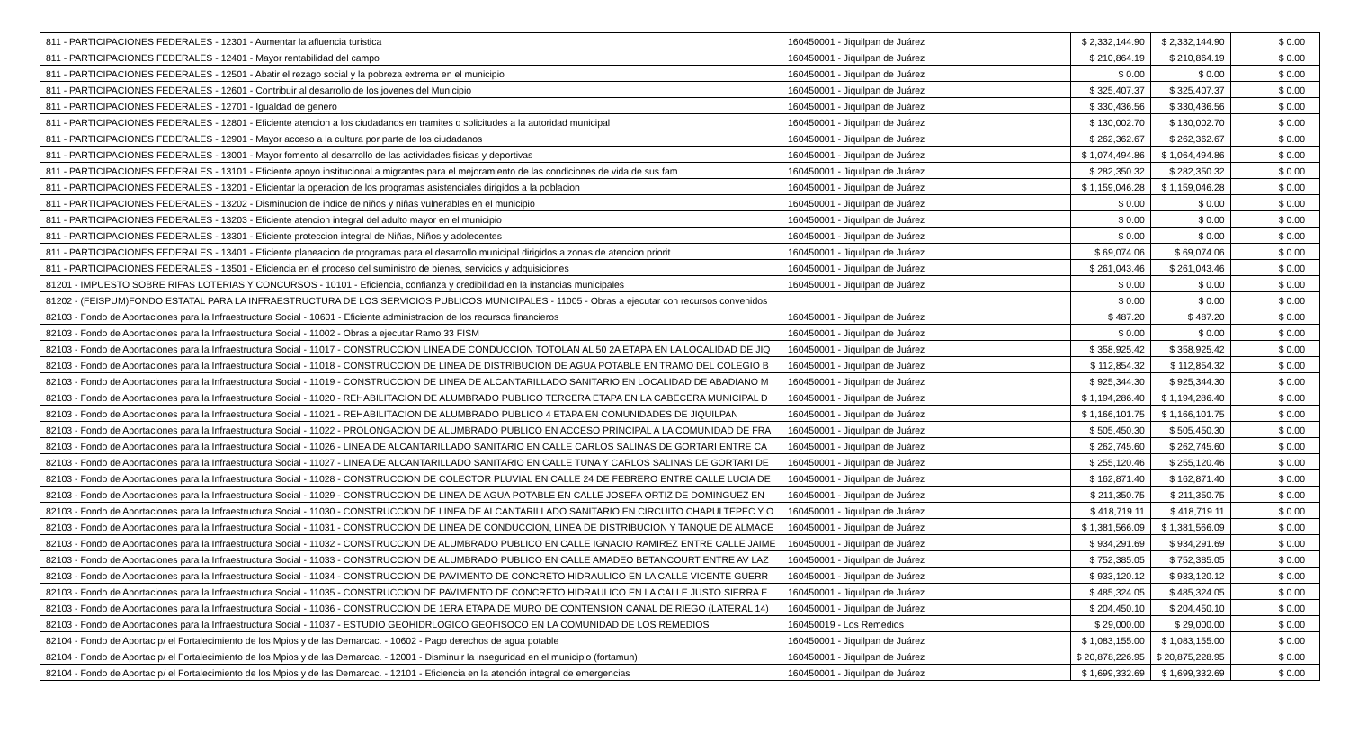| 811 - PARTICIPACIONES FEDERALES - 12301 - Aumentar la afluencia turistica | 160450001 - Jiquilpan de Juárez | $ 2,332,144.90 | $ 2,332,144.90 | $ 0.00 |
| 811 - PARTICIPACIONES FEDERALES - 12401 - Mayor rentabilidad del campo | 160450001 - Jiquilpan de Juárez | $ 210,864.19 | $ 210,864.19 | $ 0.00 |
| 811 - PARTICIPACIONES FEDERALES - 12501 - Abatir el rezago social y la pobreza extrema en el municipio | 160450001 - Jiquilpan de Juárez | $ 0.00 | $ 0.00 | $ 0.00 |
| 811 - PARTICIPACIONES FEDERALES - 12601 - Contribuir al desarrollo de los jovenes del Municipio | 160450001 - Jiquilpan de Juárez | $ 325,407.37 | $ 325,407.37 | $ 0.00 |
| 811 - PARTICIPACIONES FEDERALES - 12701 - Igualdad de genero | 160450001 - Jiquilpan de Juárez | $ 330,436.56 | $ 330,436.56 | $ 0.00 |
| 811 - PARTICIPACIONES FEDERALES - 12801 - Eficiente atencion a los ciudadanos en tramites o solicitudes a la autoridad municipal | 160450001 - Jiquilpan de Juárez | $ 130,002.70 | $ 130,002.70 | $ 0.00 |
| 811 - PARTICIPACIONES FEDERALES - 12901 - Mayor acceso a la cultura por parte de los ciudadanos | 160450001 - Jiquilpan de Juárez | $ 262,362.67 | $ 262,362.67 | $ 0.00 |
| 811 - PARTICIPACIONES FEDERALES - 13001 - Mayor fomento al desarrollo de las actividades fisicas y deportivas | 160450001 - Jiquilpan de Juárez | $ 1,074,494.86 | $ 1,064,494.86 | $ 0.00 |
| 811 - PARTICIPACIONES FEDERALES - 13101 - Eficiente apoyo institucional a migrantes para el mejoramiento de las condiciones de vida de sus fam | 160450001 - Jiquilpan de Juárez | $ 282,350.32 | $ 282,350.32 | $ 0.00 |
| 811 - PARTICIPACIONES FEDERALES - 13201 - Eficientar la operacion de los programas asistenciales dirigidos a la poblacion | 160450001 - Jiquilpan de Juárez | $ 1,159,046.28 | $ 1,159,046.28 | $ 0.00 |
| 811 - PARTICIPACIONES FEDERALES - 13202 - Disminucion de indice de niños y niñas vulnerables en el municipio | 160450001 - Jiquilpan de Juárez | $ 0.00 | $ 0.00 | $ 0.00 |
| 811 - PARTICIPACIONES FEDERALES - 13203 - Eficiente atencion integral del adulto mayor en el municipio | 160450001 - Jiquilpan de Juárez | $ 0.00 | $ 0.00 | $ 0.00 |
| 811 - PARTICIPACIONES FEDERALES - 13301 - Eficiente proteccion integral de Niñas, Niños y adolecentes | 160450001 - Jiquilpan de Juárez | $ 0.00 | $ 0.00 | $ 0.00 |
| 811 - PARTICIPACIONES FEDERALES - 13401 - Eficiente planeacion de programas para el desarrollo municipal dirigidos a zonas de atencion priorit | 160450001 - Jiquilpan de Juárez | $ 69,074.06 | $ 69,074.06 | $ 0.00 |
| 811 - PARTICIPACIONES FEDERALES - 13501 - Eficiencia en el proceso del suministro de bienes, servicios y adquisiciones | 160450001 - Jiquilpan de Juárez | $ 261,043.46 | $ 261,043.46 | $ 0.00 |
| 81201 - IMPUESTO SOBRE RIFAS LOTERIAS Y CONCURSOS - 10101 - Eficiencia, confianza y credibilidad en la instancias municipales | 160450001 - Jiquilpan de Juárez | $ 0.00 | $ 0.00 | $ 0.00 |
| 81202 - (FEISPUM)FONDO ESTATAL PARA LA INFRAESTRUCTURA DE LOS SERVICIOS PUBLICOS MUNICIPALES - 11005 - Obras a ejecutar con recursos convenidos | | $ 0.00 | $ 0.00 | $ 0.00 |
| 82103 - Fondo de Aportaciones para la Infraestructura Social - 10601 - Eficiente administracion de los recursos financieros | 160450001 - Jiquilpan de Juárez | $ 487.20 | $ 487.20 | $ 0.00 |
| 82103 - Fondo de Aportaciones para la Infraestructura Social - 11002 - Obras a ejecutar Ramo 33 FISM | 160450001 - Jiquilpan de Juárez | $ 0.00 | $ 0.00 | $ 0.00 |
| 82103 - Fondo de Aportaciones para la Infraestructura Social - 11017 - CONSTRUCCION LINEA DE CONDUCCION TOTOLAN AL 50 2A ETAPA EN LA LOCALIDAD DE JIQ | 160450001 - Jiquilpan de Juárez | $ 358,925.42 | $ 358,925.42 | $ 0.00 |
| 82103 - Fondo de Aportaciones para la Infraestructura Social - 11018 - CONSTRUCCION DE LINEA DE DISTRIBUCION DE AGUA POTABLE EN TRAMO DEL COLEGIO B | 160450001 - Jiquilpan de Juárez | $ 112,854.32 | $ 112,854.32 | $ 0.00 |
| 82103 - Fondo de Aportaciones para la Infraestructura Social - 11019 - CONSTRUCCION DE LINEA DE ALCANTARILLADO SANITARIO EN LOCALIDAD DE ABADIANO M | 160450001 - Jiquilpan de Juárez | $ 925,344.30 | $ 925,344.30 | $ 0.00 |
| 82103 - Fondo de Aportaciones para la Infraestructura Social - 11020 - REHABILITACION DE ALUMBRADO PUBLICO TERCERA ETAPA EN LA CABECERA MUNICIPAL D | 160450001 - Jiquilpan de Juárez | $ 1,194,286.40 | $ 1,194,286.40 | $ 0.00 |
| 82103 - Fondo de Aportaciones para la Infraestructura Social - 11021 - REHABILITACION DE ALUMBRADO PUBLICO 4 ETAPA EN COMUNIDADES DE JIQUILPAN | 160450001 - Jiquilpan de Juárez | $ 1,166,101.75 | $ 1,166,101.75 | $ 0.00 |
| 82103 - Fondo de Aportaciones para la Infraestructura Social - 11022 - PROLONGACION DE ALUMBRADO PUBLICO EN ACCESO PRINCIPAL A LA COMUNIDAD DE FRA | 160450001 - Jiquilpan de Juárez | $ 505,450.30 | $ 505,450.30 | $ 0.00 |
| 82103 - Fondo de Aportaciones para la Infraestructura Social - 11026 - LINEA DE ALCANTARILLADO SANITARIO EN CALLE CARLOS SALINAS DE GORTARI ENTRE CA | 160450001 - Jiquilpan de Juárez | $ 262,745.60 | $ 262,745.60 | $ 0.00 |
| 82103 - Fondo de Aportaciones para la Infraestructura Social - 11027 - LINEA DE ALCANTARILLADO SANITARIO EN CALLE TUNA Y CARLOS SALINAS DE GORTARI DE | 160450001 - Jiquilpan de Juárez | $ 255,120.46 | $ 255,120.46 | $ 0.00 |
| 82103 - Fondo de Aportaciones para la Infraestructura Social - 11028 - CONSTRUCCION DE COLECTOR PLUVIAL EN CALLE 24 DE FEBRERO ENTRE CALLE LUCIA DE | 160450001 - Jiquilpan de Juárez | $ 162,871.40 | $ 162,871.40 | $ 0.00 |
| 82103 - Fondo de Aportaciones para la Infraestructura Social - 11029 - CONSTRUCCION DE LINEA DE AGUA POTABLE EN CALLE JOSEFA ORTIZ DE DOMINGUEZ EN | 160450001 - Jiquilpan de Juárez | $ 211,350.75 | $ 211,350.75 | $ 0.00 |
| 82103 - Fondo de Aportaciones para la Infraestructura Social - 11030 - CONSTRUCCION DE LINEA DE ALCANTARILLADO SANITARIO EN CIRCUITO CHAPULTEPEC Y O | 160450001 - Jiquilpan de Juárez | $ 418,719.11 | $ 418,719.11 | $ 0.00 |
| 82103 - Fondo de Aportaciones para la Infraestructura Social - 11031 - CONSTRUCCION DE LINEA DE CONDUCCION, LINEA DE DISTRIBUCION Y TANQUE DE ALMACE | 160450001 - Jiquilpan de Juárez | $ 1,381,566.09 | $ 1,381,566.09 | $ 0.00 |
| 82103 - Fondo de Aportaciones para la Infraestructura Social - 11032 - CONSTRUCCION DE ALUMBRADO PUBLICO EN CALLE IGNACIO RAMIREZ ENTRE CALLE JAIME | 160450001 - Jiquilpan de Juárez | $ 934,291.69 | $ 934,291.69 | $ 0.00 |
| 82103 - Fondo de Aportaciones para la Infraestructura Social - 11033 - CONSTRUCCION DE ALUMBRADO PUBLICO EN CALLE AMADEO BETANCOURT ENTRE AV LAZ | 160450001 - Jiquilpan de Juárez | $ 752,385.05 | $ 752,385.05 | $ 0.00 |
| 82103 - Fondo de Aportaciones para la Infraestructura Social - 11034 - CONSTRUCCION DE PAVIMENTO DE CONCRETO HIDRAULICO EN LA CALLE VICENTE GUERR | 160450001 - Jiquilpan de Juárez | $ 933,120.12 | $ 933,120.12 | $ 0.00 |
| 82103 - Fondo de Aportaciones para la Infraestructura Social - 11035 - CONSTRUCCION DE PAVIMENTO DE CONCRETO HIDRAULICO EN LA CALLE JUSTO SIERRA E | 160450001 - Jiquilpan de Juárez | $ 485,324.05 | $ 485,324.05 | $ 0.00 |
| 82103 - Fondo de Aportaciones para la Infraestructura Social - 11036 - CONSTRUCCION DE 1ERA ETAPA DE MURO DE CONTENSION CANAL DE RIEGO (LATERAL 14) | 160450001 - Jiquilpan de Juárez | $ 204,450.10 | $ 204,450.10 | $ 0.00 |
| 82103 - Fondo de Aportaciones para la Infraestructura Social - 11037 - ESTUDIO GEOHIDRLOGICO GEOFISOCO EN LA COMUNIDAD DE LOS REMEDIOS | 160450019 - Los Remedios | $ 29,000.00 | $ 29,000.00 | $ 0.00 |
| 82104 - Fondo de Aportac p/ el Fortalecimiento de los Mpios y de las Demarcac. - 10602 - Pago derechos de agua potable | 160450001 - Jiquilpan de Juárez | $ 1,083,155.00 | $ 1,083,155.00 | $ 0.00 |
| 82104 - Fondo de Aportac p/ el Fortalecimiento de los Mpios y de las Demarcac. - 12001 - Disminuir la inseguridad en el municipio (fortamun) | 160450001 - Jiquilpan de Juárez | $ 20,878,226.95 | $ 20,875,228.95 | $ 0.00 |
| 82104 - Fondo de Aportac p/ el Fortalecimiento de los Mpios y de las Demarcac. - 12101 - Eficiencia en la atención integral de emergencias | 160450001 - Jiquilpan de Juárez | $ 1,699,332.69 | $ 1,699,332.69 | $ 0.00 |